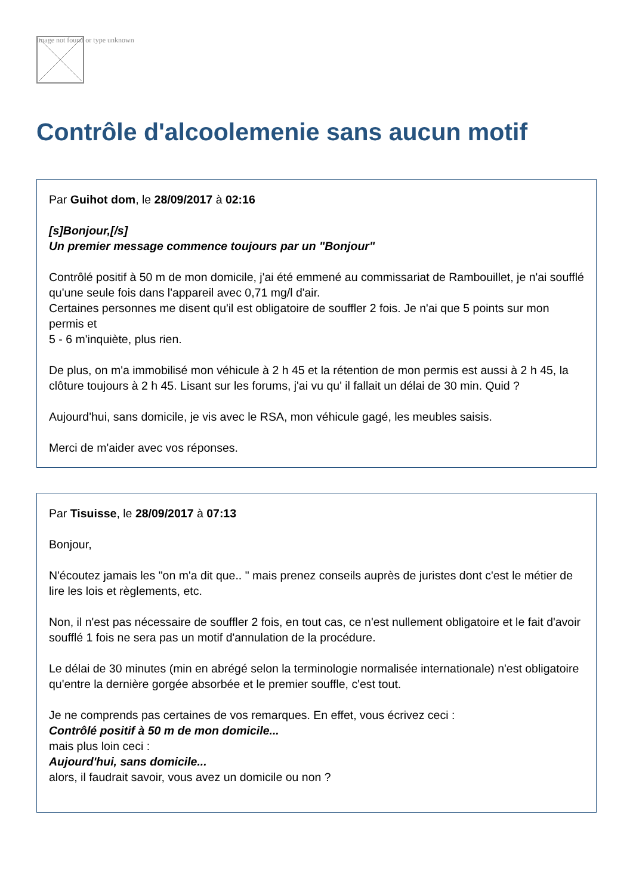Image not found or type unknown
Contrôle d'alcoolemenie sans aucun motif
Par Guihot dom, le 28/09/2017 à 02:16
[s]Bonjour,[/s]
Un premier message commence toujours par un "Bonjour"
Contrôlé positif à 50 m de mon domicile, j'ai été emmené au commissariat de Rambouillet, je n'ai soufflé qu'une seule fois dans l'appareil avec 0,71 mg/l d'air.
Certaines personnes me disent qu'il est obligatoire de souffler 2 fois. Je n'ai que 5 points sur mon permis et
5 - 6 m'inquiète, plus rien.
De plus, on m'a immobilisé mon véhicule à 2 h 45 et la rétention de mon permis est aussi à 2 h 45, la clôture toujours à 2 h 45. Lisant sur les forums, j'ai vu qu' il fallait un délai de 30 min. Quid ?
Aujourd'hui, sans domicile, je vis avec le RSA, mon véhicule gagé, les meubles saisis.
Merci de m'aider avec vos réponses.
Par Tisuisse, le 28/09/2017 à 07:13
Bonjour,
N'écoutez jamais les "on m'a dit que.. " mais prenez conseils auprès de juristes dont c'est le métier de lire les lois et règlements, etc.
Non, il n'est pas nécessaire de souffler 2 fois, en tout cas, ce n'est nullement obligatoire et le fait d'avoir soufflé 1 fois ne sera pas un motif d'annulation de la procédure.
Le délai de 30 minutes (min en abrégé selon la terminologie normalisée internationale) n'est obligatoire qu'entre la dernière gorgée absorbée et le premier souffle, c'est tout.
Je ne comprends pas certaines de vos remarques. En effet, vous écrivez ceci :
Contrôlé positif à 50 m de mon domicile...
mais plus loin ceci :
Aujourd'hui, sans domicile...
alors, il faudrait savoir, vous avez un domicile ou non ?